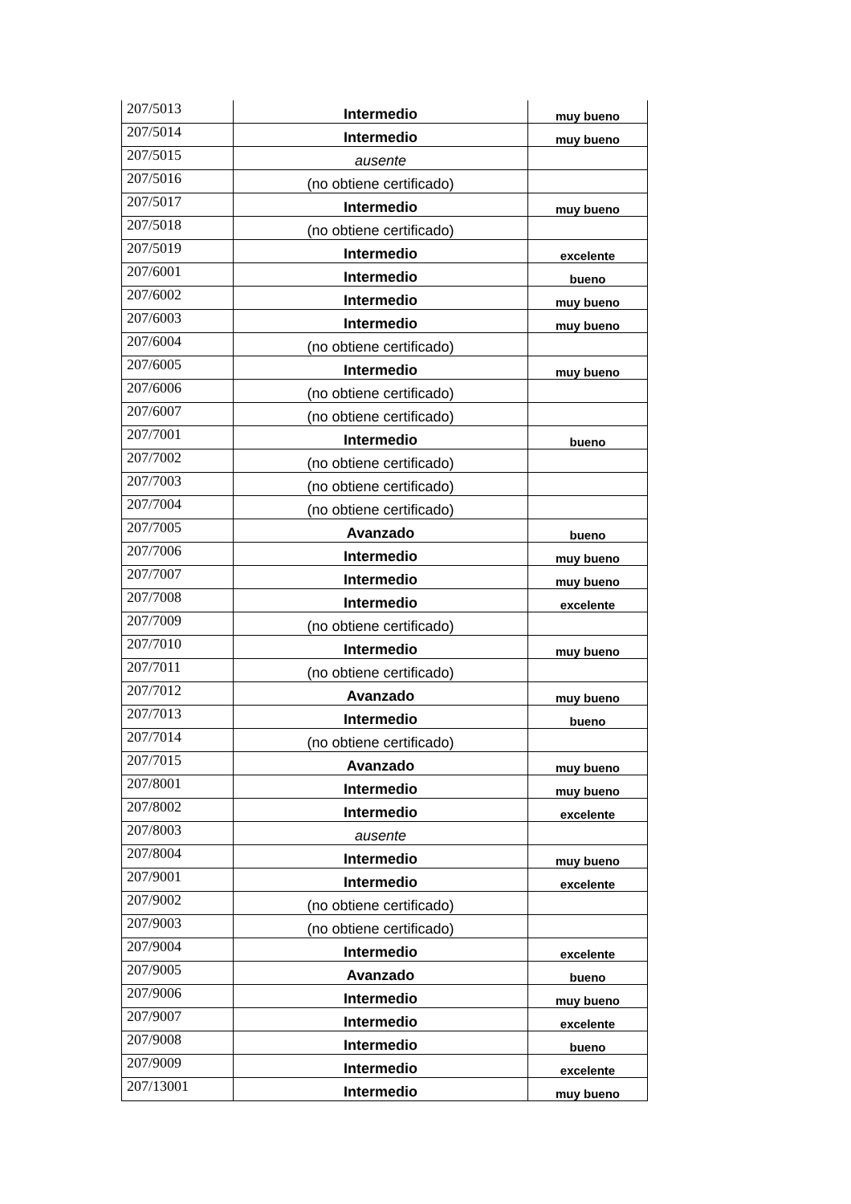| 207/5013 | Intermedio | muy bueno |
| 207/5014 | Intermedio | muy bueno |
| 207/5015 | ausente | |
| 207/5016 | (no obtiene certificado) | |
| 207/5017 | Intermedio | muy bueno |
| 207/5018 | (no obtiene certificado) | |
| 207/5019 | Intermedio | excelente |
| 207/6001 | Intermedio | bueno |
| 207/6002 | Intermedio | muy bueno |
| 207/6003 | Intermedio | muy bueno |
| 207/6004 | (no obtiene certificado) | |
| 207/6005 | Intermedio | muy bueno |
| 207/6006 | (no obtiene certificado) | |
| 207/6007 | (no obtiene certificado) | |
| 207/7001 | Intermedio | bueno |
| 207/7002 | (no obtiene certificado) | |
| 207/7003 | (no obtiene certificado) | |
| 207/7004 | (no obtiene certificado) | |
| 207/7005 | Avanzado | bueno |
| 207/7006 | Intermedio | muy bueno |
| 207/7007 | Intermedio | muy bueno |
| 207/7008 | Intermedio | excelente |
| 207/7009 | (no obtiene certificado) | |
| 207/7010 | Intermedio | muy bueno |
| 207/7011 | (no obtiene certificado) | |
| 207/7012 | Avanzado | muy bueno |
| 207/7013 | Intermedio | bueno |
| 207/7014 | (no obtiene certificado) | |
| 207/7015 | Avanzado | muy bueno |
| 207/8001 | Intermedio | muy bueno |
| 207/8002 | Intermedio | excelente |
| 207/8003 | ausente | |
| 207/8004 | Intermedio | muy bueno |
| 207/9001 | Intermedio | excelente |
| 207/9002 | (no obtiene certificado) | |
| 207/9003 | (no obtiene certificado) | |
| 207/9004 | Intermedio | excelente |
| 207/9005 | Avanzado | bueno |
| 207/9006 | Intermedio | muy bueno |
| 207/9007 | Intermedio | excelente |
| 207/9008 | Intermedio | bueno |
| 207/9009 | Intermedio | excelente |
| 207/13001 | Intermedio | muy bueno |